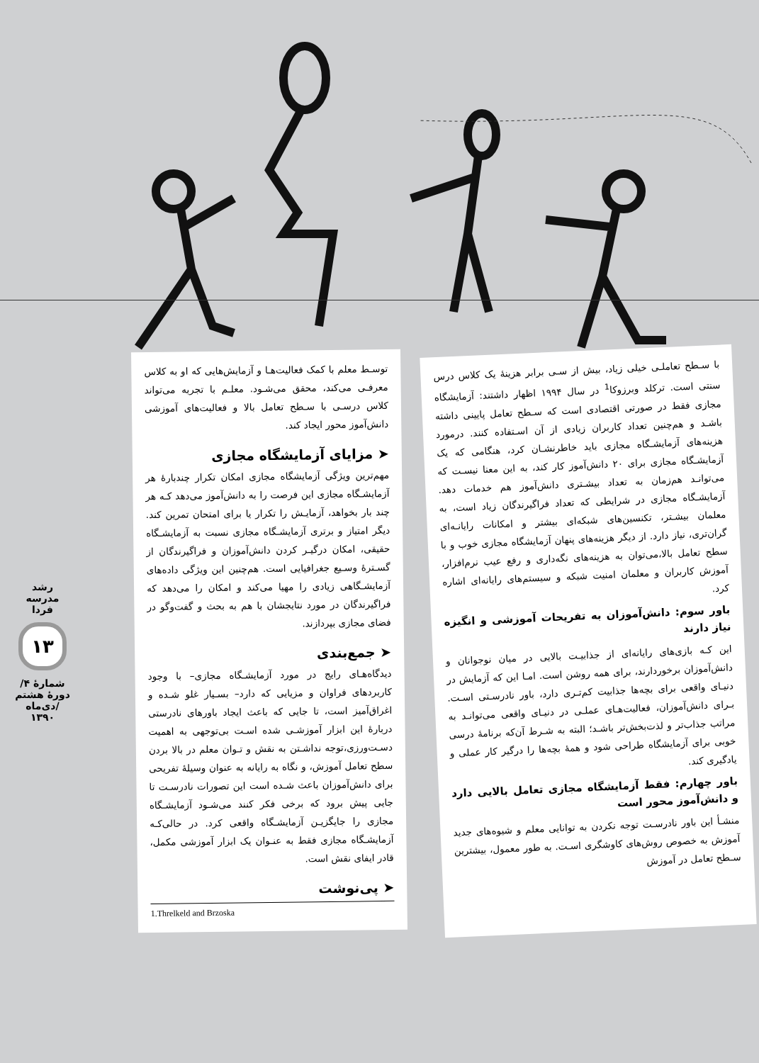رشد مدرسه فردا
۱۳
شمارهٔ ۴/ دورهٔ هشتم /دی‌ماه ۱۳۹۰
با سـطح تعاملـی خیلی زیاد، بیش از سـی برابر هزینهٔ یک کلاس درس سنتی است. ترکلد وبرزوکا<sup>1</sup> در سال ۱۹۹۴ اظهار داشتند: آزمایشگاه مجازی فقط در صورتی اقتصادی است که سـطح تعامل پایینی داشته باشـد و هم‌چنین تعداد کاربران زیادی از آن اسـتفاده کنند. درمورد هزینه‌های آزمایشـگاه مجازی باید خاطرنشـان کرد، هنگامی که یک آزمایشـگاه مجازی برای ۲۰ دانش‌آموز کار کند، به این معنا نیسـت که می‌توانـد هم‌زمان به تعداد بیشـتری دانش‌آموز هم خدمات دهد. آزمایشـگاه مجازی در شرایطی که تعداد فراگیرندگان زیاد است، به معلمان بیشـتر، تکنسین‌های شبکه‌ای بیشتر و امکانات رایانـه‌ای گران‌تری، نیاز دارد. از دیگر هزینه‌های پنهان آزمایشگاه مجازی خوب و با سطح تعامل بالا،می‌توان به هزینه‌های نگه‌داری و رفع عیب نرم‌افزار، آموزش کاربران و معلمان امنیت شبکه و سیستم‌های رایانه‌ای اشاره کرد.
باور سوم: دانش‌آموزان به تفریحات آموزشی و انگیزه نیاز دارند
این کـه بازی‌های رایانه‌ای از جذابیـت بالایی در میان نوجوانان و دانش‌آموزان برخوردارند، برای همه روشن است. امـا این که آزمایش در دنیـای واقعی برای بچه‌ها جذابیت کم‌تـری دارد، باور نادرسـتی اسـت. بـرای دانش‌آموزان، فعالیت‌هـای عملـی در دنیـای واقعی می‌توانـد به مراتب جذاب‌تر و لذت‌بخش‌تر باشـد؛ البته به شـرط آن‌که برنامهٔ درسی خوبی برای آزمایشگاه طراحی شود و همهٔ بچه‌ها را درگیر کار عملی و یادگیری کند.
باور چهارم: فقط آزمایشگاه مجازی تعامل بالایی دارد و دانش‌آموز محور است
منشـأ این باور نادرسـت توجه نکردن به توانایی معلم و شیوه‌های جدید آموزش به خصوص روش‌های کاوشگری اسـت. به طور معمول، بیشترین سـطح تعامل در آموزش
توسـط معلم با کمک فعالیت‌هـا و آزمایش‌هایی که او به کلاس معرفـی می‌کند، محقق می‌شـود. معلـم با تجربه می‌تواند کلاس درسـی با سـطح تعامل بالا و فعالیت‌های آموزشی دانش‌آموز محور ایجاد کند.
➤ مزایای آزمایشگاه مجازی
مهم‌ترین ویژگی آزمایشگاه مجازی امکان تکرار چندبارهٔ هر آزمایشـگاه مجازی این فرصت را به دانش‌آموز می‌دهد کـه هر چند بار بخواهد، آزمایـش را تکرار یا برای امتحان تمرین کند. دیگر امتیاز و برتری آزمایشـگاه مجازی نسبت به آزمایشـگاه حقیقی، امکان درگیـر کردن دانش‌آموزان و فراگیرندگان از گسـترهٔ وسـیع جغرافیایی است. هم‌چنین این ویژگی داده‌های آزمایشـگاهی زیادی را مهیا می‌کند و امکان را می‌دهد که فراگیرندگان در مورد نتایجشان با هم به بحث و گفت‌وگو در فضای مجازی بپردازند.
➤ جمع‌بندی
دیدگاه‌هـای رایج در مورد آزمایشـگاه مجازی– با وجود کاربردهای فراوان و مزیایی که دارد– بسـیار غلو شـده و اغراق‌آمیز است، تا جایی که باعث ایجاد باورهای نادرستی دربارهٔ این ابزار آموزشـی شده اسـت بی‌توجهی به اهمیت دسـت‌ورزی،توجه نداشـتن به نقش و تـوان معلم در بالا بردن سطح تعامل آموزش، و نگاه به رایانه به عنوان وسیلهٔ تفریحی برای دانش‌آموزان باعث شـده است این تصورات نادرسـت تا جایی پیش برود که برخی فکر کنند می‌شـود آزمایشـگاه مجازی را جایگزیـن آزمایشـگاه واقعی کرد. در حالی‌کـه آزمایشـگاه مجازی فقط به عنـوان یک ابزار آموزشی مکمل، قادر ایفای نقش است.
➤ پی‌نوشت
1.Threlkeld and Brzoska